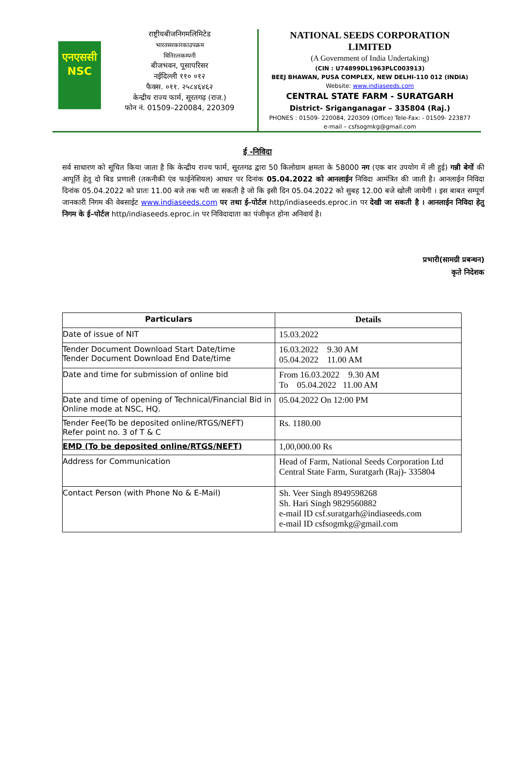एनएससी
NSC
राष्ट्रीयबीजनिगमलिमिटेड
भारतसरकारकाउपक्रम
मिनिरत्नकम्पनी
बीजभवन, पूसापरिसर
नईदिल्ली ११० ०१२
फैक्स. ०११. २५८४६४६२
केन्द्रीय राज्य फार्म, सूरतगढ़ (राज.)
फोन नं. 01509–220084, 220309
NATIONAL SEEDS CORPORATION
LIMITED
(A Government of India Undertaking)
(CIN : U74899DL1963PLC003913)
BEEJ BHAWAN, PUSA COMPLEX, NEW DELHI-110 012 (INDIA)
Website: www.indiaseeds.com
CENTRAL STATE FARM - SURATGARH
District- Sriganganagar – 335804 (Raj.)
PHONES : 01509- 220084, 220309 (Office) Tele-Fax: - 01509- 223877
e-mail – csfsogmkg@gmail.com
ई -निविदा
सर्व साधारण को सूचित किया जाता है कि केन्द्रीय राज्य फार्म, सूरतगढ द्वारा 50 किलोग्राम क्षमता के 58000 नग (एक बार उपयोग में ली हुई) गन्नी बेगों की आपूर्ति हेतु दो बिड प्रणाली (तकनीकी एंव फाईनेशियल) आधार पर दिनांक 05.04.2022 को आनलाईन निविदा आमंत्रित की जाती है। आनलाईन निविदा दिनांक 05.04.2022 को प्रातः 11.00 बजे तक भरी जा सकती है जो कि इसी दिन 05.04.2022 को सुबह 12.00 बजे खोली जायेगी । इस बाबत सम्पूर्ण जानकारी निगम की वेबसाईट www.indiaseeds.com पर तथा ई–पोर्टल http/indiaseeds.eproc.in पर देखी जा सकती है । आनलाईन निविदा हेतु निगम के ई–पोर्टल http/indiaseeds.eproc.in पर निविदादाता का पंजीकृत होना अनिवार्य है।
प्रभारी(सामग्री प्रबन्धन)
कृते निदेशक
| Particulars | Details |
| --- | --- |
| Date of issue of NIT | 15.03.2022 |
| Tender Document Download Start Date/time Tender Document Download End Date/time | 16.03.2022 9.30 AM 05.04.2022 11.00 AM |
| Date and time for submission of online bid | From 16.03.2022 9.30 AM To 05.04.2022 11.00 AM |
| Date and time of opening of Technical/Financial Bid in Online mode at NSC, HQ. | 05.04.2022 On 12:00 PM |
| Tender Fee(To be deposited online/RTGS/NEFT) Refer point no. 3 of T & C | Rs. 1180.00 |
| EMD (To be deposited online/RTGS/NEFT) | 1,00,000.00 Rs |
| Address for Communication | Head of Farm, National Seeds Corporation Ltd Central State Farm, Suratgarh (Raj)- 335804 |
| Contact Person (with Phone No & E-Mail) | Sh. Veer Singh 8949598268 Sh. Hari Singh 9829560882 e-mail ID csf.suratgarh@indiaseeds.com e-mail ID csfsogmkg@gmail.com |